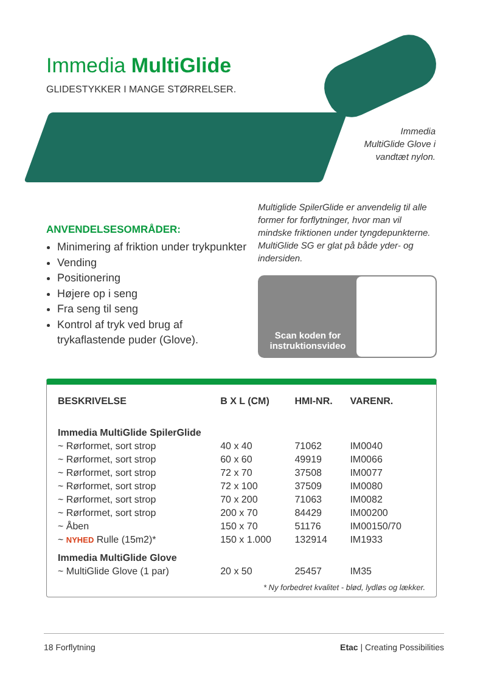Immedia MultiGlide
GLIDESTYKKER I MANGE STØRRELSER.
Immedia
MultiGlide Glove i
vandtæt nylon.
ANVENDELSESOMRÅDER:
Minimering af friktion under trykpunkter
Vending
Positionering
Højere op i seng
Fra seng til seng
Kontrol af tryk ved brug af trykaflastende puder (Glove).
Multiglide SpilerGlide er anvendelig til alle former for forflytninger, hvor man vil mindske friktionen under tyngdepunkterne. MultiGlide SG er glat på både yder- og indersiden.
Scan koden for instruktionsvideo
| BESKRIVELSE | B X L (CM) | HMI-NR. | VARENR. |
| --- | --- | --- | --- |
| Immedia MultiGlide SpilerGlide | | | |
| ~ Rørformet, sort strop | 40 x 40 | 71062 | IM0040 |
| ~ Rørformet, sort strop | 60 x 60 | 49919 | IM0066 |
| ~ Rørformet, sort strop | 72 x 70 | 37508 | IM0077 |
| ~ Rørformet, sort strop | 72 x 100 | 37509 | IM0080 |
| ~ Rørformet, sort strop | 70 x 200 | 71063 | IM0082 |
| ~ Rørformet, sort strop | 200 x 70 | 84429 | IM00200 |
| ~ Åben | 150 x 70 | 51176 | IM00150/70 |
| ~ NYHED Rulle (15m2)* | 150 x 1.000 | 132914 | IM1933 |
| Immedia MultiGlide Glove | | | |
| ~ MultiGlide Glove (1 par) | 20 x 50 | 25457 | IM35 |
* Ny forbedret kvalitet - blød, lydløs og lækker.
18 Forflytning Etac | Creating Possibilities